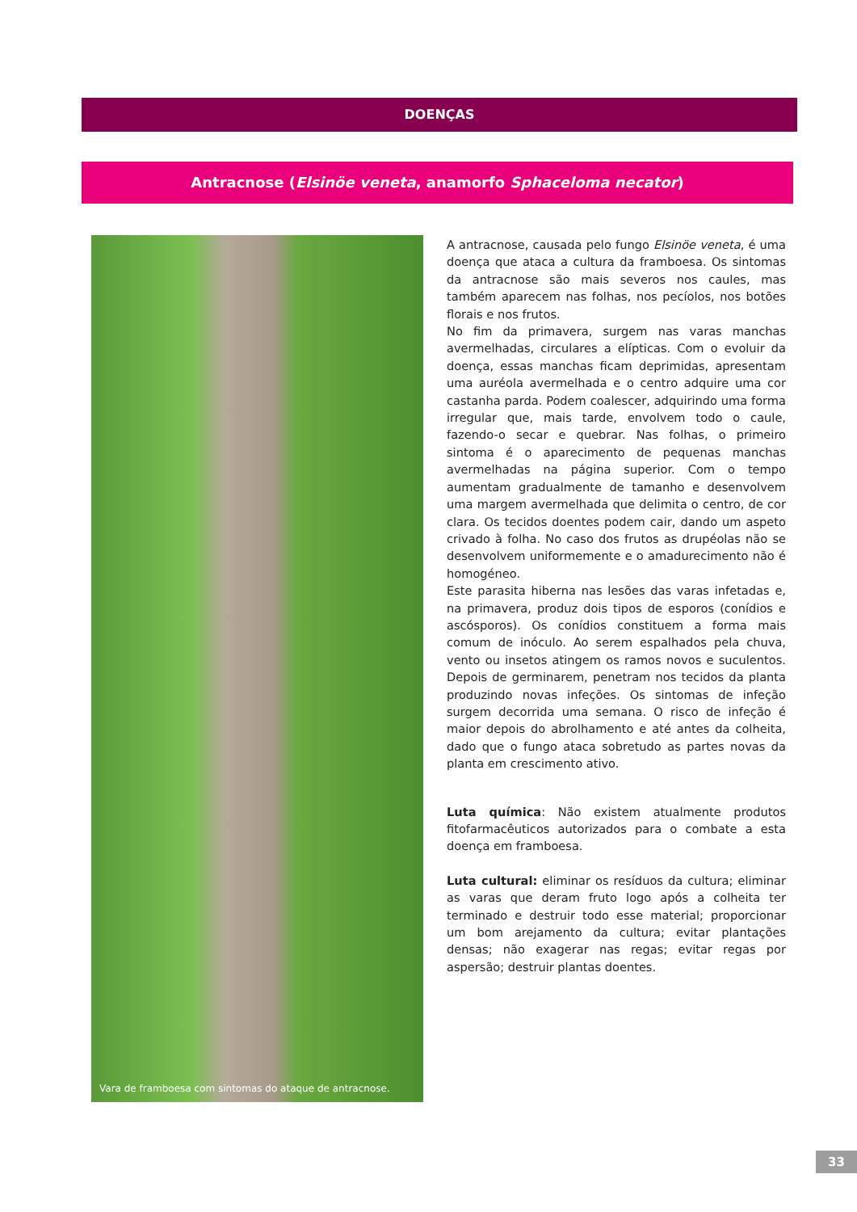DOENÇAS
Antracnose (Elsinöe veneta, anamorfo Sphaceloma necator)
Vara de framboesa com sintomas do ataque de antracnose.
A antracnose, causada pelo fungo Elsinöe veneta, é uma doença que ataca a cultura da framboesa. Os sintomas da antracnose são mais severos nos caules, mas também aparecem nas folhas, nos pecíolos, nos botões florais e nos frutos.
No fim da primavera, surgem nas varas manchas avermelhadas, circulares a elípticas. Com o evoluir da doença, essas manchas ficam deprimidas, apresentam uma auréola avermelhada e o centro adquire uma cor castanha parda. Podem coalescer, adquirindo uma forma irregular que, mais tarde, envolvem todo o caule, fazendo-o secar e quebrar. Nas folhas, o primeiro sintoma é o aparecimento de pequenas manchas avermelhadas na página superior. Com o tempo aumentam gradualmente de tamanho e desenvolvem uma margem avermelhada que delimita o centro, de cor clara. Os tecidos doentes podem cair, dando um aspeto crivado à folha. No caso dos frutos as drupéolas não se desenvolvem uniformemente e o amadurecimento não é homogéneo.
Este parasita hiberna nas lesões das varas infetadas e, na primavera, produz dois tipos de esporos (conídios e ascósporos). Os conídios constituem a forma mais comum de inóculo. Ao serem espalhados pela chuva, vento ou insetos atingem os ramos novos e suculentos. Depois de germinarem, penetram nos tecidos da planta produzindo novas infeções. Os sintomas de infeção surgem decorrida uma semana. O risco de infeção é maior depois do abrolhamento e até antes da colheita, dado que o fungo ataca sobretudo as partes novas da planta em crescimento ativo.
Luta química: Não existem atualmente produtos fitofarmacêuticos autorizados para o combate a esta doença em framboesa.
Luta cultural: eliminar os resíduos da cultura; eliminar as varas que deram fruto logo após a colheita ter terminado e destruir todo esse material; proporcionar um bom arejamento da cultura; evitar plantações densas; não exagerar nas regas; evitar regas por aspersão; destruir plantas doentes.
33